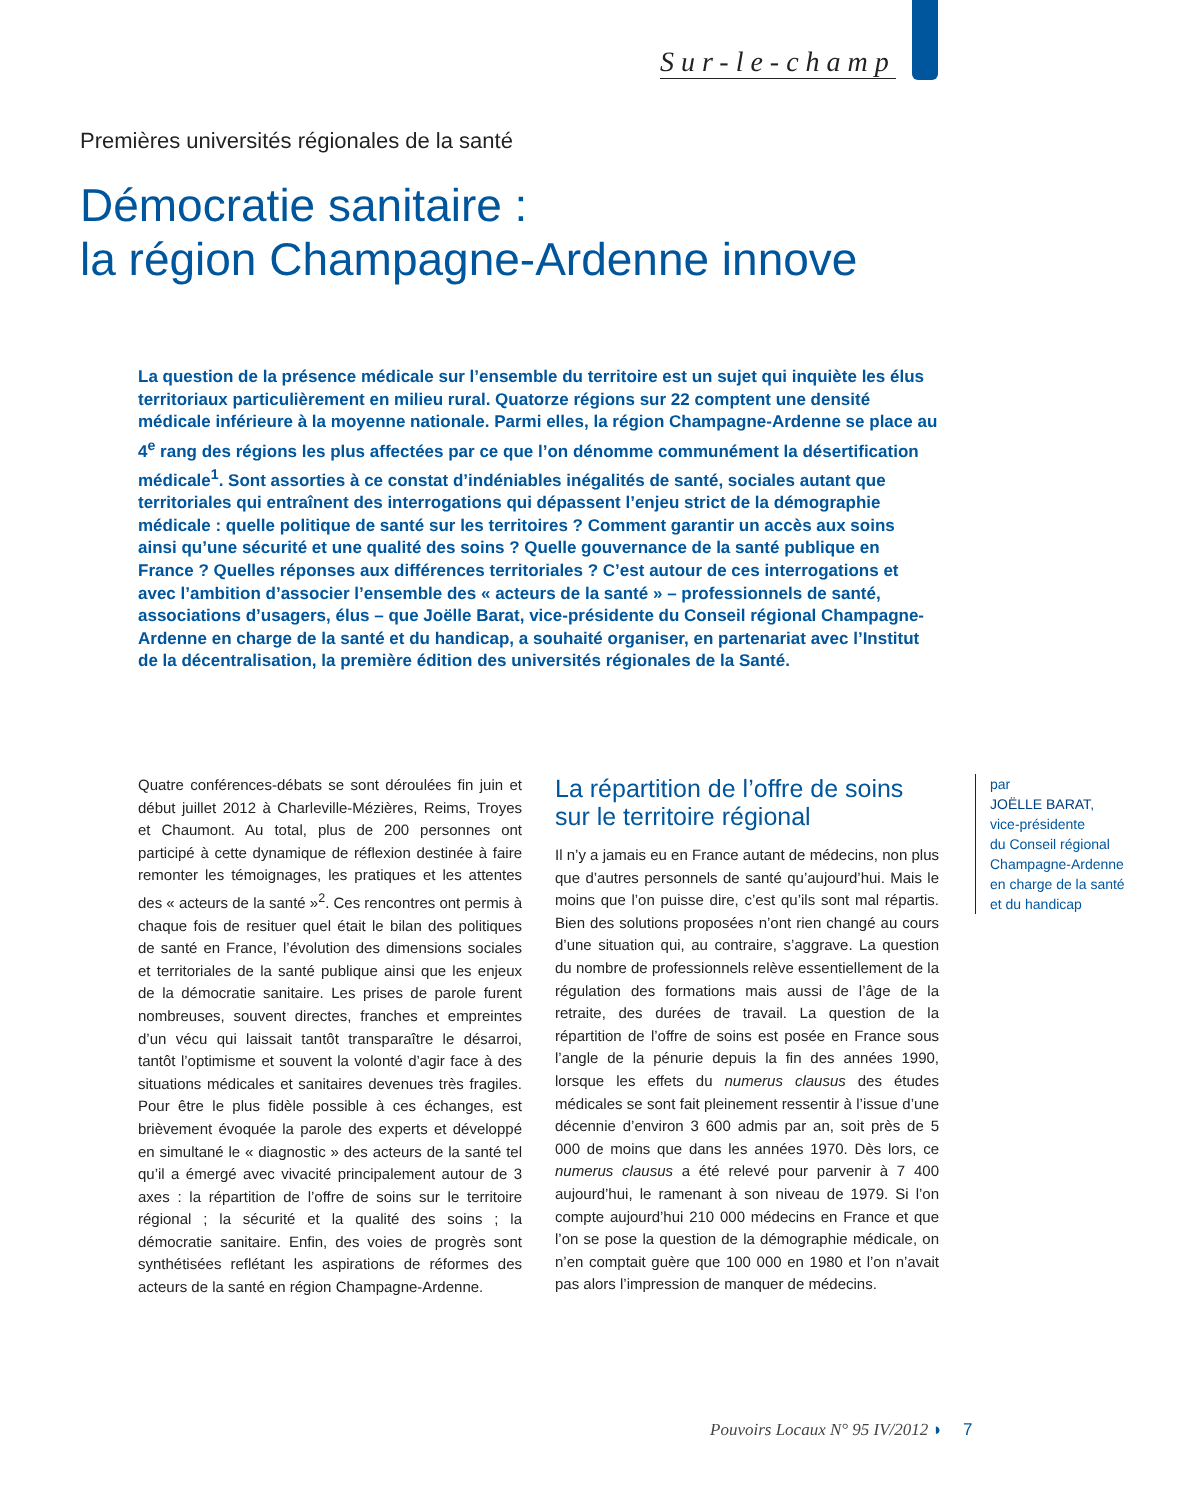Sur-le-champ
Premières universités régionales de la santé
Démocratie sanitaire :
la région Champagne-Ardenne innove
La question de la présence médicale sur l’ensemble du territoire est un sujet qui inquiète les élus territoriaux particulièrement en milieu rural. Quatorze régions sur 22 comptent une densité médicale inférieure à la moyenne nationale. Parmi elles, la région Champagne-Ardenne se place au 4<sup>e</sup> rang des régions les plus affectées par ce que l’on dénomme communément la désertification médicale<sup>1</sup>. Sont assorties à ce constat d’indéniables inégalités de santé, sociales autant que territoriales qui entraînent des interrogations qui dépassent l’enjeu strict de la démographie médicale : quelle politique de santé sur les territoires ? Comment garantir un accès aux soins ainsi qu’une sécurité et une qualité des soins ? Quelle gouvernance de la santé publique en France ? Quelles réponses aux différences territoriales ? C’est autour de ces interrogations et avec l’ambition d’associer l’ensemble des « acteurs de la santé » – professionnels de santé, associations d’usagers, élus – que Joëlle Barat, vice-présidente du Conseil régional Champagne-Ardenne en charge de la santé et du handicap, a souhaité organiser, en partenariat avec l’Institut de la décentralisation, la première édition des universités régionales de la Santé.
Quatre conférences-débats se sont déroulées fin juin et début juillet 2012 à Charleville-Mézières, Reims, Troyes et Chaumont. Au total, plus de 200 personnes ont participé à cette dynamique de réflexion destinée à faire remonter les témoignages, les pratiques et les attentes des « acteurs de la santé »<sup>2</sup>. Ces rencontres ont permis à chaque fois de resituer quel était le bilan des politiques de santé en France, l’évolution des dimensions sociales et territoriales de la santé publique ainsi que les enjeux de la démocratie sanitaire. Les prises de parole furent nombreuses, souvent directes, franches et empreintes d’un vécu qui laissait tantôt transparaître le désarroi, tantôt l’optimisme et souvent la volonté d’agir face à des situations médicales et sanitaires devenues très fragiles. Pour être le plus fidèle possible à ces échanges, est brièvement évoquée la parole des experts et développé en simultané le « diagnostic » des acteurs de la santé tel qu’il a émergé avec vivacité principalement autour de 3 axes : la répartition de l’offre de soins sur le territoire régional ; la sécurité et la qualité des soins ; la démocratie sanitaire. Enfin, des voies de progrès sont synthétisées reflétant les aspirations de réformes des acteurs de la santé en région Champagne-Ardenne.
La répartition de l’offre de soins sur le territoire régional
Il n’y a jamais eu en France autant de médecins, non plus que d’autres personnels de santé qu’aujourd’hui. Mais le moins que l’on puisse dire, c’est qu’ils sont mal répartis. Bien des solutions proposées n’ont rien changé au cours d’une situation qui, au contraire, s’aggrave. La question du nombre de professionnels relève essentiellement de la régulation des formations mais aussi de l’âge de la retraite, des durées de travail. La question de la répartition de l’offre de soins est posée en France sous l’angle de la pénurie depuis la fin des années 1990, lorsque les effets du numerus clausus des études médicales se sont fait pleinement ressentir à l’issue d’une décennie d’environ 3 600 admis par an, soit près de 5 000 de moins que dans les années 1970. Dès lors, ce numerus clausus a été relevé pour parvenir à 7 400 aujourd’hui, le ramenant à son niveau de 1979. Si l’on compte aujourd’hui 210 000 médecins en France et que l’on se pose la question de la démographie médicale, on n’en comptait guère que 100 000 en 1980 et l’on n’avait pas alors l’impression de manquer de médecins.
par
JOËLLE BARAT,
vice-présidente
du Conseil régional
Champagne-Ardenne
en charge de la santé
et du handicap
Pouvoirs Locaux N° 95 IV/2012 ◗ 7